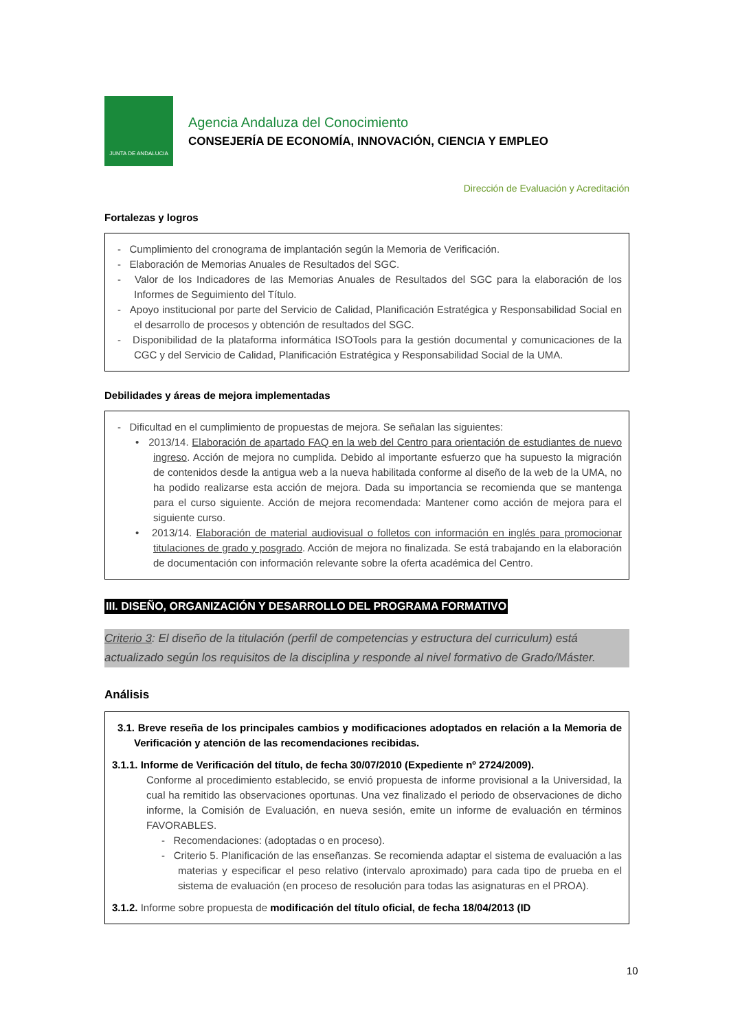JUNTA DE ANDALUCIA
Agencia Andaluza del Conocimiento
CONSEJERÍA DE ECONOMÍA, INNOVACIÓN, CIENCIA Y EMPLEO
Dirección de Evaluación y Acreditación
Fortalezas y logros
- Cumplimiento del cronograma de implantación según la Memoria de Verificación.
- Elaboración de Memorias Anuales de Resultados del SGC.
- Valor de los Indicadores de las Memorias Anuales de Resultados del SGC para la elaboración de los Informes de Seguimiento del Título.
- Apoyo institucional por parte del Servicio de Calidad, Planificación Estratégica y Responsabilidad Social en el desarrollo de procesos y obtención de resultados del SGC.
- Disponibilidad de la plataforma informática ISOTools para la gestión documental y comunicaciones de la CGC y del Servicio de Calidad, Planificación Estratégica y Responsabilidad Social de la UMA.
Debilidades y áreas de mejora implementadas
- Dificultad en el cumplimiento de propuestas de mejora. Se señalan las siguientes:
• 2013/14. Elaboración de apartado FAQ en la web del Centro para orientación de estudiantes de nuevo ingreso. Acción de mejora no cumplida. Debido al importante esfuerzo que ha supuesto la migración de contenidos desde la antigua web a la nueva habilitada conforme al diseño de la web de la UMA, no ha podido realizarse esta acción de mejora. Dada su importancia se recomienda que se mantenga para el curso siguiente. Acción de mejora recomendada: Mantener como acción de mejora para el siguiente curso.
• 2013/14. Elaboración de material audiovisual o folletos con información en inglés para promocionar titulaciones de grado y posgrado. Acción de mejora no finalizada. Se está trabajando en la elaboración de documentación con información relevante sobre la oferta académica del Centro.
III. DISEÑO, ORGANIZACIÓN Y DESARROLLO DEL PROGRAMA FORMATIVO
Criterio 3: El diseño de la titulación (perfil de competencias y estructura del curriculum) está actualizado según los requisitos de la disciplina y responde al nivel formativo de Grado/Máster.
Análisis
3.1. Breve reseña de los principales cambios y modificaciones adoptados en relación a la Memoria de Verificación y atención de las recomendaciones recibidas.
3.1.1. Informe de Verificación del título, de fecha 30/07/2010 (Expediente nº 2724/2009).
Conforme al procedimiento establecido, se envió propuesta de informe provisional a la Universidad, la cual ha remitido las observaciones oportunas. Una vez finalizado el periodo de observaciones de dicho informe, la Comisión de Evaluación, en nueva sesión, emite un informe de evaluación en términos FAVORABLES.
- Recomendaciones: (adoptadas o en proceso).
- Criterio 5. Planificación de las enseñanzas. Se recomienda adaptar el sistema de evaluación a las materias y especificar el peso relativo (intervalo aproximado) para cada tipo de prueba en el sistema de evaluación (en proceso de resolución para todas las asignaturas en el PROA).
3.1.2. Informe sobre propuesta de modificación del título oficial, de fecha 18/04/2013 (ID
10